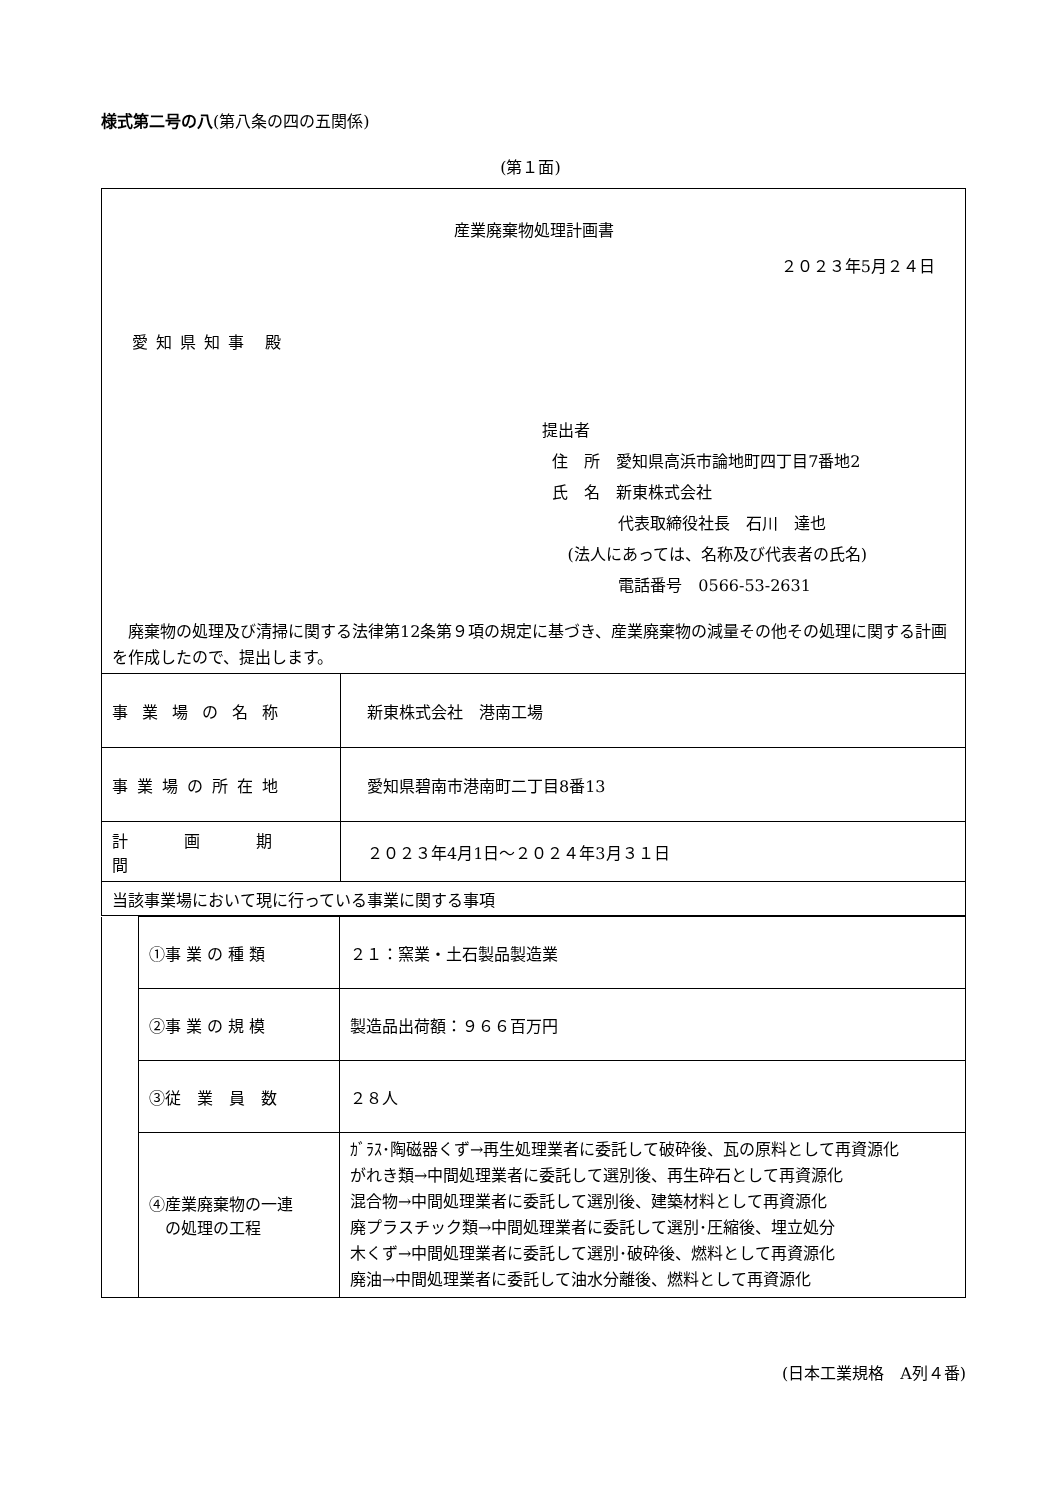様式第二号の八(第八条の四の五関係)
(第１面)
産業廃棄物処理計画書
２０２３年5月２４日
愛知県知事 殿
提出者
住　所　愛知県高浜市論地町四丁目7番地2
氏　名　新東株式会社
代表取締役社長　石川　達也
(法人にあっては、名称及び代表者の氏名)
電話番号　0566-53-2631
　廃棄物の処理及び清掃に関する法律第12条第９項の規定に基づき、産業廃棄物の減量その他その処理に関する計画を作成したので、提出します。
| 事業場の名称 | 新東株式会社 港南工場 |
| 事業場の所在地 | 愛知県碧南市港南町二丁目8番13 |
| 計 画 期 間 | ２０２３年4月1日～２０２４年3月３１日 |
| 当該事業場において現に行っている事業に関する事項 | |
| | ①事 業 の 種 類 | ２１：窯業・土石製品製造業 |
| | ②事 業 の 規 模 | 製造品出荷額：９６６百万円 |
| | ③従 業 員 数 | ２８人 |
| | ④産業廃棄物の一連 の処理の工程 | ｶﾞﾗｽ･陶磁器くず→再生処理業者に委託して破砕後、瓦の原料として再資源化 がれき類→中間処理業者に委託して選別後、再生砕石として再資源化 混合物→中間処理業者に委託して選別後、建築材料として再資源化 廃プラスチック類→中間処理業者に委託して選別･圧縮後、埋立処分 木くず→中間処理業者に委託して選別･破砕後、燃料として再資源化 廃油→中間処理業者に委託して油水分離後、燃料として再資源化 |
(日本工業規格　A列４番)